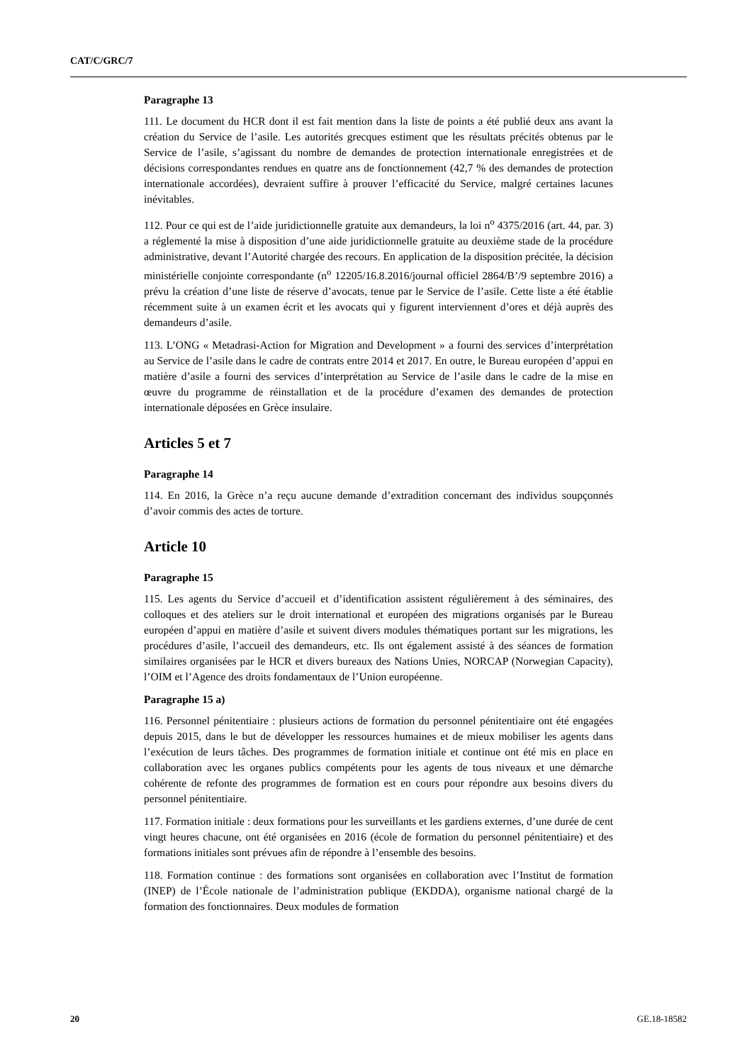CAT/C/GRC/7
Paragraphe 13
111. Le document du HCR dont il est fait mention dans la liste de points a été publié deux ans avant la création du Service de l’asile. Les autorités grecques estiment que les résultats précités obtenus par le Service de l’asile, s’agissant du nombre de demandes de protection internationale enregistrées et de décisions correspondantes rendues en quatre ans de fonctionnement (42,7 % des demandes de protection internationale accordées), devraient suffire à prouver l’efficacité du Service, malgré certaines lacunes inévitables.
112. Pour ce qui est de l’aide juridictionnelle gratuite aux demandeurs, la loi n<sup>o</sup> 4375/2016 (art. 44, par. 3) a réglementé la mise à disposition d’une aide juridictionnelle gratuite au deuxième stade de la procédure administrative, devant l’Autorité chargée des recours. En application de la disposition précitée, la décision ministérielle conjointe correspondante (n<sup>o</sup> 12205/16.8.2016/journal officiel 2864/B’/9 septembre 2016) a prévu la création d’une liste de réserve d’avocats, tenue par le Service de l’asile. Cette liste a été établie récemment suite à un examen écrit et les avocats qui y figurent interviennent d’ores et déjà auprès des demandeurs d’asile.
113. L’ONG « Metadrasi-Action for Migration and Development » a fourni des services d’interprétation au Service de l’asile dans le cadre de contrats entre 2014 et 2017. En outre, le Bureau européen d’appui en matière d’asile a fourni des services d’interprétation au Service de l’asile dans le cadre de la mise en œuvre du programme de réinstallation et de la procédure d’examen des demandes de protection internationale déposées en Grèce insulaire.
Articles 5 et 7
Paragraphe 14
114. En 2016, la Grèce n’a reçu aucune demande d’extradition concernant des individus soupçonnés d’avoir commis des actes de torture.
Article 10
Paragraphe 15
115. Les agents du Service d’accueil et d’identification assistent régulièrement à des séminaires, des colloques et des ateliers sur le droit international et européen des migrations organisés par le Bureau européen d’appui en matière d’asile et suivent divers modules thématiques portant sur les migrations, les procédures d’asile, l’accueil des demandeurs, etc. Ils ont également assisté à des séances de formation similaires organisées par le HCR et divers bureaux des Nations Unies, NORCAP (Norwegian Capacity), l’OIM et l’Agence des droits fondamentaux de l’Union européenne.
Paragraphe 15 a)
116. Personnel pénitentiaire : plusieurs actions de formation du personnel pénitentiaire ont été engagées depuis 2015, dans le but de développer les ressources humaines et de mieux mobiliser les agents dans l’exécution de leurs tâches. Des programmes de formation initiale et continue ont été mis en place en collaboration avec les organes publics compétents pour les agents de tous niveaux et une démarche cohérente de refonte des programmes de formation est en cours pour répondre aux besoins divers du personnel pénitentiaire.
117. Formation initiale : deux formations pour les surveillants et les gardiens externes, d’une durée de cent vingt heures chacune, ont été organisées en 2016 (école de formation du personnel pénitentiaire) et des formations initiales sont prévues afin de répondre à l’ensemble des besoins.
118. Formation continue : des formations sont organisées en collaboration avec l’Institut de formation (INEP) de l’École nationale de l’administration publique (EKDDA), organisme national chargé de la formation des fonctionnaires. Deux modules de formation
20 GE.18-18582